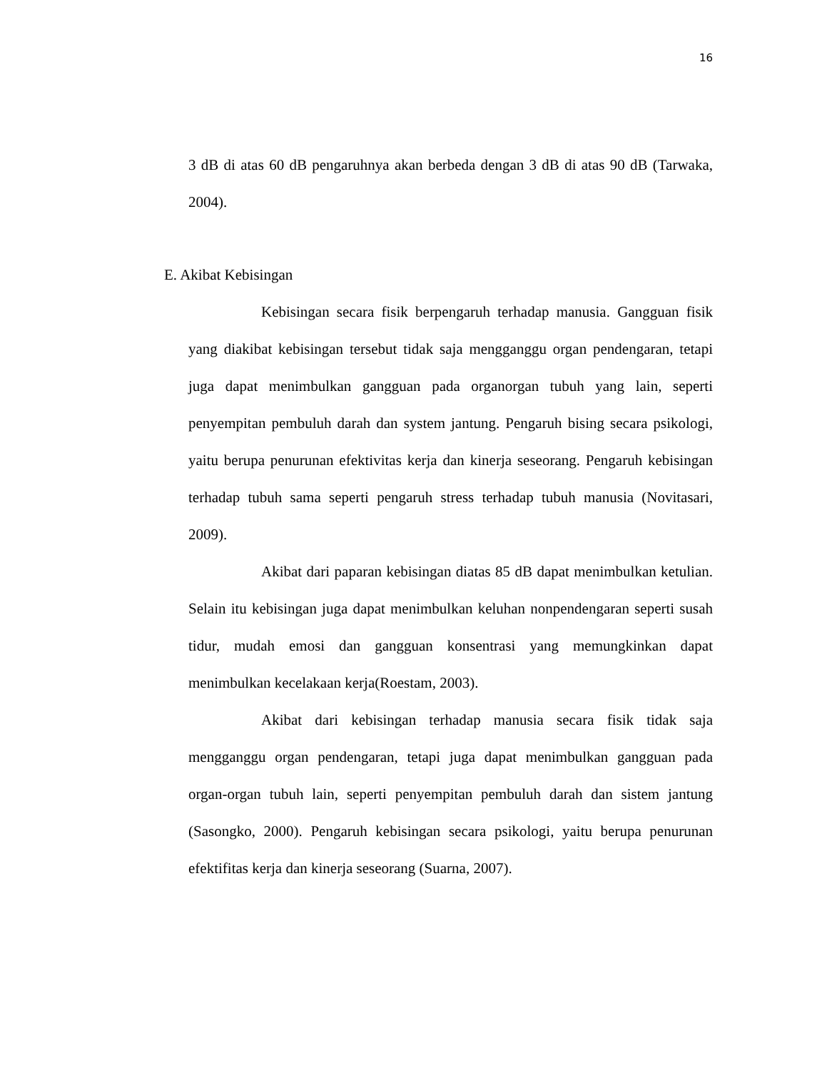16
3 dB di atas 60 dB pengaruhnya akan berbeda dengan 3 dB di atas 90 dB (Tarwaka, 2004).
E. Akibat Kebisingan
Kebisingan secara fisik berpengaruh terhadap manusia. Gangguan fisik yang diakibat kebisingan tersebut tidak saja mengganggu organ pendengaran, tetapi juga dapat menimbulkan gangguan pada organorgan tubuh yang lain, seperti penyempitan pembuluh darah dan system jantung. Pengaruh bising secara psikologi, yaitu berupa penurunan efektivitas kerja dan kinerja seseorang. Pengaruh kebisingan terhadap tubuh sama seperti pengaruh stress terhadap tubuh manusia (Novitasari, 2009).
Akibat dari paparan kebisingan diatas 85 dB dapat menimbulkan ketulian. Selain itu kebisingan juga dapat menimbulkan keluhan nonpendengaran seperti susah tidur, mudah emosi dan gangguan konsentrasi yang memungkinkan dapat menimbulkan kecelakaan kerja(Roestam, 2003).
Akibat dari kebisingan terhadap manusia secara fisik tidak saja mengganggu organ pendengaran, tetapi juga dapat menimbulkan gangguan pada organ-organ tubuh lain, seperti penyempitan pembuluh darah dan sistem jantung (Sasongko, 2000). Pengaruh kebisingan secara psikologi, yaitu berupa penurunan efektifitas kerja dan kinerja seseorang (Suarna, 2007).